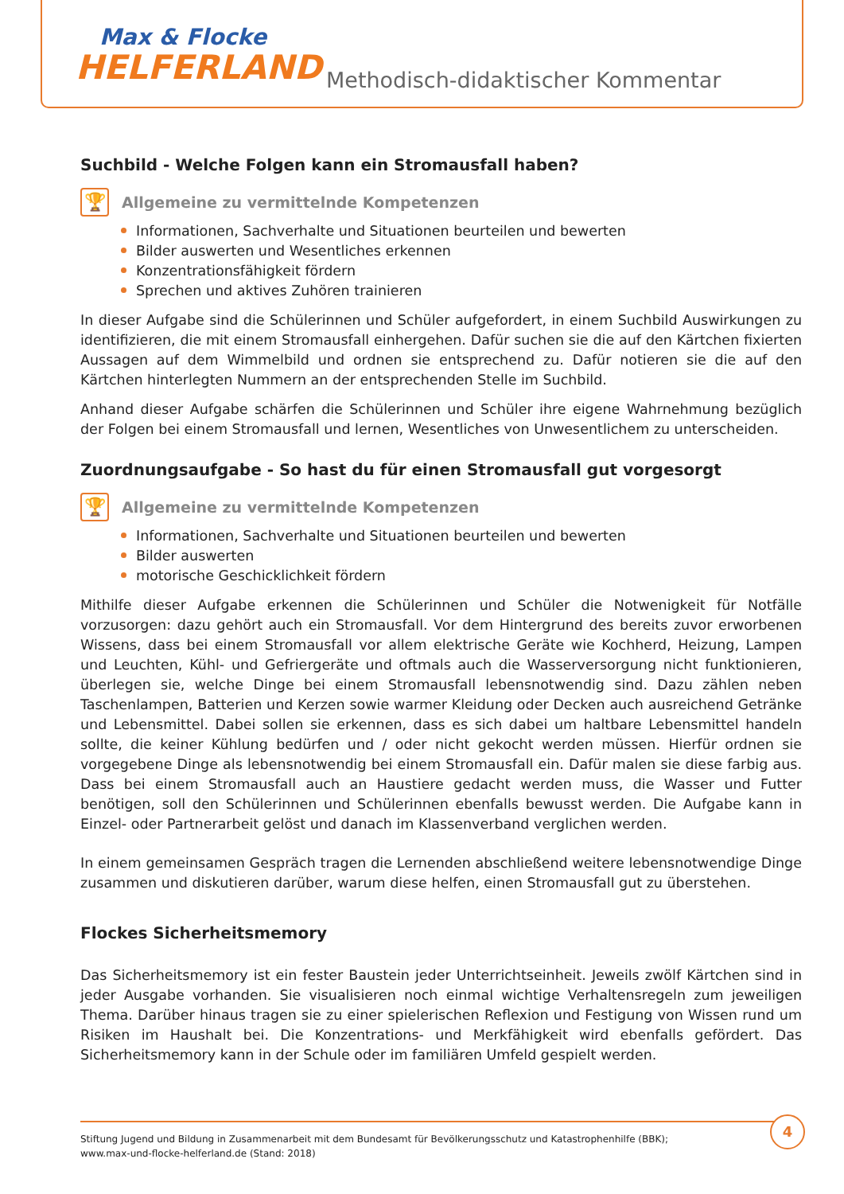Max & Flocke
HELFERLAND
Methodisch-didaktischer Kommentar
Suchbild - Welche Folgen kann ein Stromausfall haben?
🏆
Allgemeine zu vermittelnde Kompetenzen
Informationen, Sachverhalte und Situationen beurteilen und bewerten
Bilder auswerten und Wesentliches erkennen
Konzentrationsfähigkeit fördern
Sprechen und aktives Zuhören trainieren
In dieser Aufgabe sind die Schülerinnen und Schüler aufgefordert, in einem Suchbild Auswirkungen zu identifizieren, die mit einem Stromausfall einhergehen. Dafür suchen sie die auf den Kärtchen fixierten Aussagen auf dem Wimmelbild und ordnen sie entsprechend zu. Dafür notieren sie die auf den Kärtchen hinterlegten Nummern an der entsprechenden Stelle im Suchbild.
Anhand dieser Aufgabe schärfen die Schülerinnen und Schüler ihre eigene Wahrnehmung bezüglich der Folgen bei einem Stromausfall und lernen, Wesentliches von Unwesentlichem zu unterscheiden.
Zuordnungsaufgabe - So hast du für einen Stromausfall gut vorgesorgt
🏆
Allgemeine zu vermittelnde Kompetenzen
Informationen, Sachverhalte und Situationen beurteilen und bewerten
Bilder auswerten
motorische Geschicklichkeit fördern
Mithilfe dieser Aufgabe erkennen die Schülerinnen und Schüler die Notwenigkeit für Notfälle vorzusorgen: dazu gehört auch ein Stromausfall. Vor dem Hintergrund des bereits zuvor erworbenen Wissens, dass bei einem Stromausfall vor allem elektrische Geräte wie Kochherd, Heizung, Lampen und Leuchten, Kühl- und Gefriergeräte und oftmals auch die Wasserversorgung nicht funktionieren, überlegen sie, welche Dinge bei einem Stromausfall lebensnotwendig sind. Dazu zählen neben Taschenlampen, Batterien und Kerzen sowie warmer Kleidung oder Decken auch ausreichend Getränke und Lebensmittel. Dabei sollen sie erkennen, dass es sich dabei um haltbare Lebensmittel handeln sollte, die keiner Kühlung bedürfen und / oder nicht gekocht werden müssen. Hierfür ordnen sie vorgegebene Dinge als lebensnotwendig bei einem Stromausfall ein. Dafür malen sie diese farbig aus. Dass bei einem Stromausfall auch an Haustiere gedacht werden muss, die Wasser und Futter benötigen, soll den Schülerinnen und Schülerinnen ebenfalls bewusst werden. Die Aufgabe kann in Einzel- oder Partnerarbeit gelöst und danach im Klassenverband verglichen werden.
In einem gemeinsamen Gespräch tragen die Lernenden abschließend weitere lebensnotwendige Dinge zusammen und diskutieren darüber, warum diese helfen, einen Stromausfall gut zu überstehen.
Flockes Sicherheitsmemory
Das Sicherheitsmemory ist ein fester Baustein jeder Unterrichtseinheit. Jeweils zwölf Kärtchen sind in jeder Ausgabe vorhanden. Sie visualisieren noch einmal wichtige Verhaltensregeln zum jeweiligen Thema. Darüber hinaus tragen sie zu einer spielerischen Reflexion und Festigung von Wissen rund um Risiken im Haushalt bei. Die Konzentrations- und Merkfähigkeit wird ebenfalls gefördert. Das Sicherheitsmemory kann in der Schule oder im familiären Umfeld gespielt werden.
Stiftung Jugend und Bildung in Zusammenarbeit mit dem Bundesamt für Bevölkerungsschutz und Katastrophenhilfe (BBK);
www.max-und-flocke-helferland.de (Stand: 2018)
4